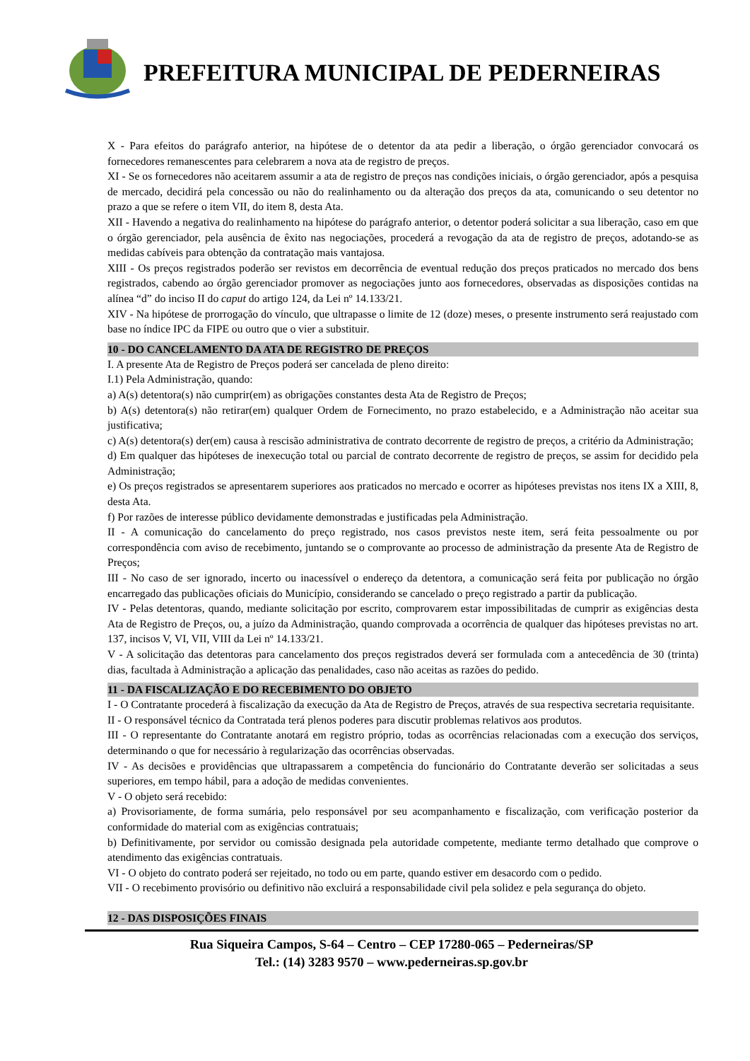PREFEITURA MUNICIPAL DE PEDERNEIRAS
X - Para efeitos do parágrafo anterior, na hipótese de o detentor da ata pedir a liberação, o órgão gerenciador convocará os fornecedores remanescentes para celebrarem a nova ata de registro de preços.
XI - Se os fornecedores não aceitarem assumir a ata de registro de preços nas condições iniciais, o órgão gerenciador, após a pesquisa de mercado, decidirá pela concessão ou não do realinhamento ou da alteração dos preços da ata, comunicando o seu detentor no prazo a que se refere o item VII, do item 8, desta Ata.
XII - Havendo a negativa do realinhamento na hipótese do parágrafo anterior, o detentor poderá solicitar a sua liberação, caso em que o órgão gerenciador, pela ausência de êxito nas negociações, procederá a revogação da ata de registro de preços, adotando-se as medidas cabíveis para obtenção da contratação mais vantajosa.
XIII - Os preços registrados poderão ser revistos em decorrência de eventual redução dos preços praticados no mercado dos bens registrados, cabendo ao órgão gerenciador promover as negociações junto aos fornecedores, observadas as disposições contidas na alínea “d” do inciso II do caput do artigo 124, da Lei nº 14.133/21.
XIV - Na hipótese de prorrogação do vínculo, que ultrapasse o limite de 12 (doze) meses, o presente instrumento será reajustado com base no índice IPC da FIPE ou outro que o vier a substituir.
10 - DO CANCELAMENTO DA ATA DE REGISTRO DE PREÇOS
I. A presente Ata de Registro de Preços poderá ser cancelada de pleno direito:
I.1) Pela Administração, quando:
a) A(s) detentora(s) não cumprir(em) as obrigações constantes desta Ata de Registro de Preços;
b) A(s) detentora(s) não retirar(em) qualquer Ordem de Fornecimento, no prazo estabelecido, e a Administração não aceitar sua justificativa;
c) A(s) detentora(s) der(em) causa à rescisão administrativa de contrato decorrente de registro de preços, a critério da Administração;
d) Em qualquer das hipóteses de inexecução total ou parcial de contrato decorrente de registro de preços, se assim for decidido pela Administração;
e) Os preços registrados se apresentarem superiores aos praticados no mercado e ocorrer as hipóteses previstas nos itens IX a XIII, 8, desta Ata.
f) Por razões de interesse público devidamente demonstradas e justificadas pela Administração.
II - A comunicação do cancelamento do preço registrado, nos casos previstos neste item, será feita pessoalmente ou por correspondência com aviso de recebimento, juntando se o comprovante ao processo de administração da presente Ata de Registro de Preços;
III - No caso de ser ignorado, incerto ou inacessível o endereço da detentora, a comunicação será feita por publicação no órgão encarregado das publicações oficiais do Município, considerando se cancelado o preço registrado a partir da publicação.
IV - Pelas detentoras, quando, mediante solicitação por escrito, comprovarem estar impossibilitadas de cumprir as exigências desta Ata de Registro de Preços, ou, a juízo da Administração, quando comprovada a ocorrência de qualquer das hipóteses previstas no art. 137, incisos V, VI, VII, VIII da Lei nº 14.133/21.
V - A solicitação das detentoras para cancelamento dos preços registrados deverá ser formulada com a antecedência de 30 (trinta) dias, facultada à Administração a aplicação das penalidades, caso não aceitas as razões do pedido.
11 - DA FISCALIZAÇÃO E DO RECEBIMENTO DO OBJETO
I - O Contratante procederá à fiscalização da execução da Ata de Registro de Preços, através de sua respectiva secretaria requisitante.
II - O responsável técnico da Contratada terá plenos poderes para discutir problemas relativos aos produtos.
III - O representante do Contratante anotará em registro próprio, todas as ocorrências relacionadas com a execução dos serviços, determinando o que for necessário à regularização das ocorrências observadas.
IV - As decisões e providências que ultrapassarem a competência do funcionário do Contratante deverão ser solicitadas a seus superiores, em tempo hábil, para a adoção de medidas convenientes.
V - O objeto será recebido:
a) Provisoriamente, de forma sumária, pelo responsável por seu acompanhamento e fiscalização, com verificação posterior da conformidade do material com as exigências contratuais;
b) Definitivamente, por servidor ou comissão designada pela autoridade competente, mediante termo detalhado que comprove o atendimento das exigências contratuais.
VI - O objeto do contrato poderá ser rejeitado, no todo ou em parte, quando estiver em desacordo com o pedido.
VII - O recebimento provisório ou definitivo não excluirá a responsabilidade civil pela solidez e pela segurança do objeto.
12 - DAS DISPOSIÇÕES FINAIS
Rua Siqueira Campos, S-64 – Centro – CEP 17280-065 – Pederneiras/SP
Tel.: (14) 3283 9570 – www.pederneiras.sp.gov.br